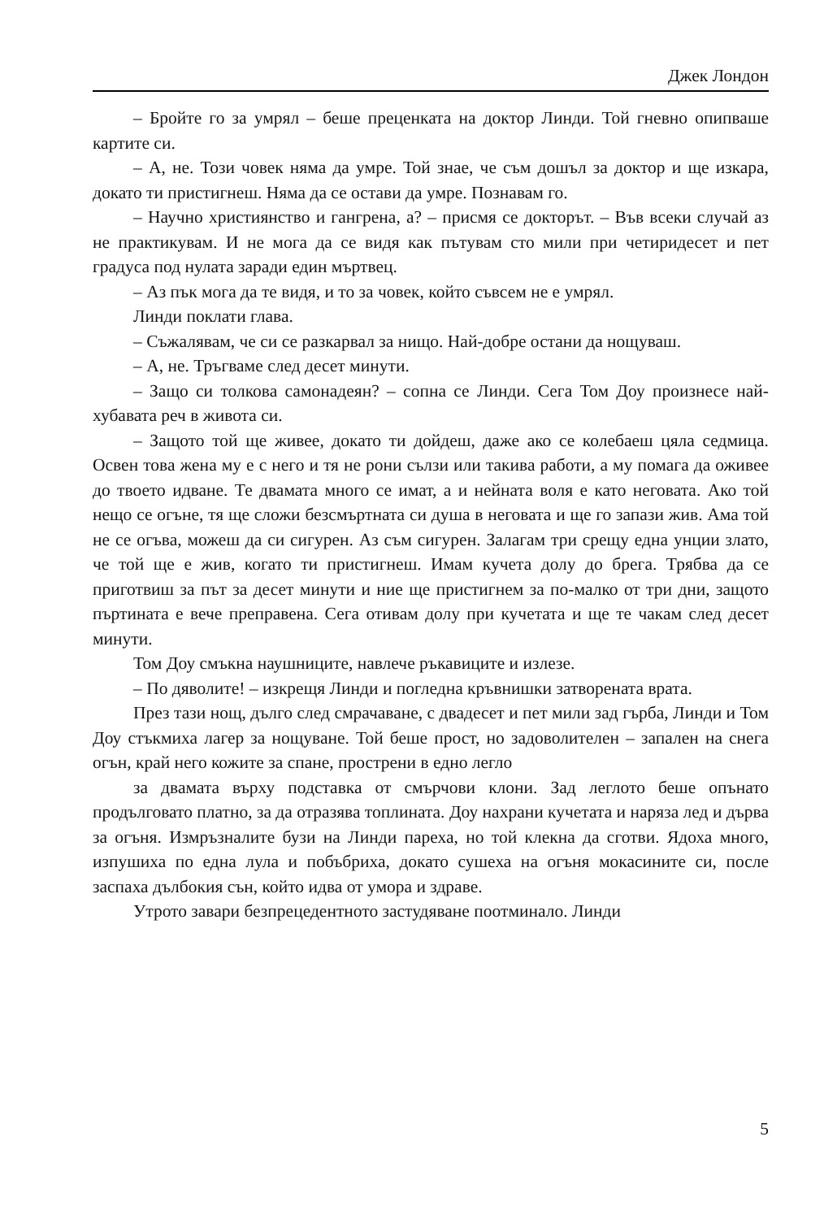Джек Лондон
– Бройте го за умрял – беше преценката на доктор Линди. Той гневно опипваше картите си.
– А, не. Този човек няма да умре. Той знае, че съм дошъл за доктор и ще изкара, докато ти пристигнеш. Няма да се остави да умре. Познавам го.
– Научно християнство и гангрена, а? – присмя се докторът. – Във всеки случай аз не практикувам. И не мога да се видя как пътувам сто мили при четиридесет и пет градуса под нулата заради един мъртвец.
– Аз пък мога да те видя, и то за човек, който съвсем не е умрял.
Линди поклати глава.
– Съжалявам, че си се разкарвал за нищо. Най-добре остани да нощуваш.
– А, не. Тръгваме след десет минути.
– Защо си толкова самонадеян? – сопна се Линди. Сега Том Доу произнесе най-хубавата реч в живота си.
– Защото той ще живее, докато ти дойдеш, даже ако се колебаеш цяла седмица. Освен това жена му е с него и тя не рони сълзи или такива работи, а му помага да оживее до твоето идване. Те двамата много се имат, а и нейната воля е като неговата. Ако той нещо се огъне, тя ще сложи безсмъртната си душа в неговата и ще го запази жив. Ама той не се огъва, можеш да си сигурен. Аз съм сигурен. Залагам три срещу една унции злато, че той ще е жив, когато ти пристигнеш. Имам кучета долу до брега. Трябва да се приготвиш за път за десет минути и ние ще пристигнем за по-малко от три дни, защото пъртината е вече преправена. Сега отивам долу при кучетата и ще те чакам след десет минути.
Том Доу смъкна наушниците, навлече ръкавиците и излезе.
– По дяволите! – изкрещя Линди и погледна кръвнишки затворената врата.
През тази нощ, дълго след смрачаване, с двадесет и пет мили зад гърба, Линди и Том Доу стъкмиха лагер за нощуване. Той беше прост, но задоволителен – запален на снега огън, край него кожите за спане, прострени в едно легло
за двамата върху подставка от смърчови клони. Зад леглото беше опънато продълговато платно, за да отразява топлината. Доу нахрани кучетата и наряза лед и дърва за огъня. Измръзналите бузи на Линди пареха, но той клекна да сготви. Ядоха много, изпушиха по една лула и побъбриха, докато сушеха на огъня мокасините си, после заспаха дълбокия сън, който идва от умора и здраве.
Утрото завари безпрецедентното застудяване поотминало. Линди
5